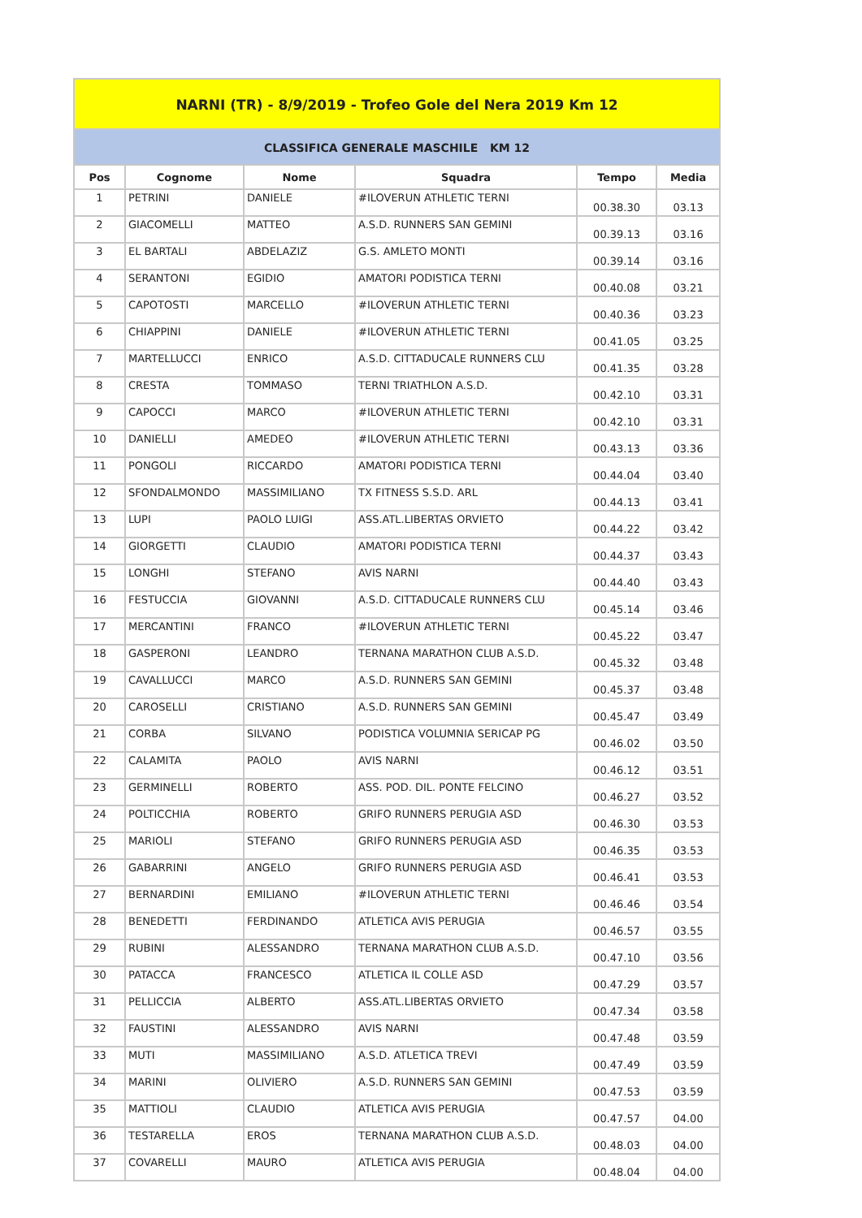| NARNI (TR) - 8/9/2019 - Trofeo Gole del Nera 2019 Km 12 | | | | | |
| CLASSIFICA GENERALE MASCHILE KM 12 | | | | | |
| Pos | Cognome | Nome | Squadra | Tempo | Media |
| 1 | PETRINI | DANIELE | #ILOVERUN ATHLETIC TERNI | 00.38.30 | 03.13 |
| 2 | GIACOMELLI | MATTEO | A.S.D. RUNNERS SAN GEMINI | 00.39.13 | 03.16 |
| 3 | EL BARTALI | ABDELAZIZ | G.S. AMLETO MONTI | 00.39.14 | 03.16 |
| 4 | SERANTONI | EGIDIO | AMATORI PODISTICA TERNI | 00.40.08 | 03.21 |
| 5 | CAPOTOSTI | MARCELLO | #ILOVERUN ATHLETIC TERNI | 00.40.36 | 03.23 |
| 6 | CHIAPPINI | DANIELE | #ILOVERUN ATHLETIC TERNI | 00.41.05 | 03.25 |
| 7 | MARTELLUCCI | ENRICO | A.S.D. CITTADUCALE RUNNERS CLU | 00.41.35 | 03.28 |
| 8 | CRESTA | TOMMASO | TERNI TRIATHLON A.S.D. | 00.42.10 | 03.31 |
| 9 | CAPOCCI | MARCO | #ILOVERUN ATHLETIC TERNI | 00.42.10 | 03.31 |
| 10 | DANIELLI | AMEDEO | #ILOVERUN ATHLETIC TERNI | 00.43.13 | 03.36 |
| 11 | PONGOLI | RICCARDO | AMATORI PODISTICA TERNI | 00.44.04 | 03.40 |
| 12 | SFONDALMONDO | MASSIMILIANO | TX FITNESS S.S.D. ARL | 00.44.13 | 03.41 |
| 13 | LUPI | PAOLO LUIGI | ASS.ATL.LIBERTAS ORVIETO | 00.44.22 | 03.42 |
| 14 | GIORGETTI | CLAUDIO | AMATORI PODISTICA TERNI | 00.44.37 | 03.43 |
| 15 | LONGHI | STEFANO | AVIS NARNI | 00.44.40 | 03.43 |
| 16 | FESTUCCIA | GIOVANNI | A.S.D. CITTADUCALE RUNNERS CLU | 00.45.14 | 03.46 |
| 17 | MERCANTINI | FRANCO | #ILOVERUN ATHLETIC TERNI | 00.45.22 | 03.47 |
| 18 | GASPERONI | LEANDRO | TERNANA MARATHON CLUB A.S.D. | 00.45.32 | 03.48 |
| 19 | CAVALLUCCI | MARCO | A.S.D. RUNNERS SAN GEMINI | 00.45.37 | 03.48 |
| 20 | CAROSELLI | CRISTIANO | A.S.D. RUNNERS SAN GEMINI | 00.45.47 | 03.49 |
| 21 | CORBA | SILVANO | PODISTICA VOLUMNIA SERICAP PG | 00.46.02 | 03.50 |
| 22 | CALAMITA | PAOLO | AVIS NARNI | 00.46.12 | 03.51 |
| 23 | GERMINELLI | ROBERTO | ASS. POD. DIL. PONTE FELCINO | 00.46.27 | 03.52 |
| 24 | POLTICCHIA | ROBERTO | GRIFO RUNNERS PERUGIA ASD | 00.46.30 | 03.53 |
| 25 | MARIOLI | STEFANO | GRIFO RUNNERS PERUGIA ASD | 00.46.35 | 03.53 |
| 26 | GABARRINI | ANGELO | GRIFO RUNNERS PERUGIA ASD | 00.46.41 | 03.53 |
| 27 | BERNARDINI | EMILIANO | #ILOVERUN ATHLETIC TERNI | 00.46.46 | 03.54 |
| 28 | BENEDETTI | FERDINANDO | ATLETICA AVIS PERUGIA | 00.46.57 | 03.55 |
| 29 | RUBINI | ALESSANDRO | TERNANA MARATHON CLUB A.S.D. | 00.47.10 | 03.56 |
| 30 | PATACCA | FRANCESCO | ATLETICA IL COLLE ASD | 00.47.29 | 03.57 |
| 31 | PELLICCIA | ALBERTO | ASS.ATL.LIBERTAS ORVIETO | 00.47.34 | 03.58 |
| 32 | FAUSTINI | ALESSANDRO | AVIS NARNI | 00.47.48 | 03.59 |
| 33 | MUTI | MASSIMILIANO | A.S.D. ATLETICA TREVI | 00.47.49 | 03.59 |
| 34 | MARINI | OLIVIERO | A.S.D. RUNNERS SAN GEMINI | 00.47.53 | 03.59 |
| 35 | MATTIOLI | CLAUDIO | ATLETICA AVIS PERUGIA | 00.47.57 | 04.00 |
| 36 | TESTARELLA | EROS | TERNANA MARATHON CLUB A.S.D. | 00.48.03 | 04.00 |
| 37 | COVARELLI | MAURO | ATLETICA AVIS PERUGIA | 00.48.04 | 04.00 |